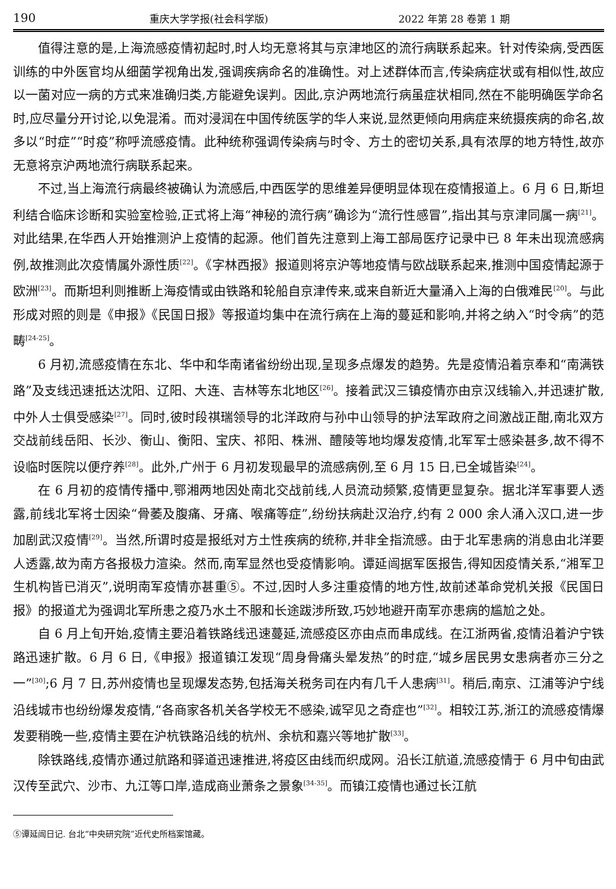190 重庆大学学报(社会科学版) 2022 年第 28 卷第 1 期
值得注意的是,上海流感疫情初起时,时人均无意将其与京津地区的流行病联系起来。针对传染病,受西医训练的中外医官均从细菌学视角出发,强调疾病命名的准确性。对上述群体而言,传染病症状或有相似性,故应以一菌对应一病的方式来准确归类,方能避免误判。因此,京沪两地流行病虽症状相同,然在不能明确医学命名时,应尽量分开讨论,以免混淆。而对浸润在中国传统医学的华人来说,显然更倾向用病症来统摄疾病的命名,故多以“时症”“时疫”称呼流感疫情。此种统称强调传染病与时令、方土的密切关系,具有浓厚的地方特性,故亦无意将京沪两地流行病联系起来。
不过,当上海流行病最终被确认为流感后,中西医学的思维差异便明显体现在疫情报道上。6 月 6 日,斯坦利结合临床诊断和实验室检验,正式将上海“神秘的流行病”确诊为“流行性感冒”,指出其与京津同属一病<sup>[21]</sup>。对此结果,在华西人开始推测沪上疫情的起源。他们首先注意到上海工部局医疗记录中已 8 年未出现流感病例,故推测此次疫情属外源性质<sup>[22]</sup>。《字林西报》报道则将京沪等地疫情与欧战联系起来,推测中国疫情起源于欧洲<sup>[23]</sup>。而斯坦利则推断上海疫情或由铁路和轮船自京津传来,或来自新近大量涌入上海的白俄难民<sup>[20]</sup>。与此形成对照的则是《申报》《民国日报》等报道均集中在流行病在上海的蔓延和影响,并将之纳入“时令病”的范畴<sup>[24-25]</sup>。
6 月初,流感疫情在东北、华中和华南诸省纷纷出现,呈现多点爆发的趋势。先是疫情沿着京奉和“南满铁路”及支线迅速抵达沈阳、辽阳、大连、吉林等东北地区<sup>[26]</sup>。接着武汉三镇疫情亦由京汉线输入,并迅速扩散,中外人士俱受感染<sup>[27]</sup>。同时,彼时段祺瑞领导的北洋政府与孙中山领导的护法军政府之间激战正酣,南北双方交战前线岳阳、长沙、衡山、衡阳、宝庆、祁阳、株洲、醴陵等地均爆发疫情,北军军士感染甚多,故不得不设临时医院以便疗养<sup>[28]</sup>。此外,广州于 6 月初发现最早的流感病例,至 6 月 15 日,已全城皆染<sup>[24]</sup>。
在 6 月初的疫情传播中,鄂湘两地因处南北交战前线,人员流动频繁,疫情更显复杂。据北洋军事要人透露,前线北军将士因染“骨萎及腹痛、牙痛、喉痛等症”,纷纷扶病赴汉治疗,约有 2 000 余人涌入汉口,进一步加剧武汉疫情<sup>[29]</sup>。当然,所谓时疫是报纸对方土性疾病的统称,并非全指流感。由于北军患病的消息由北洋要人透露,故为南方各报极力渲染。然而,南军显然也受疫情影响。谭延闿据军医报告,得知因疫情关系,“湘军卫生机构皆已消灭”,说明南军疫情亦甚重⑤。不过,因时人多注重疫情的地方性,故前述革命党机关报《民国日报》的报道尤为强调北军所患之疫乃水土不服和长途跋涉所致,巧妙地避开南军亦患病的尴尬之处。
自 6 月上旬开始,疫情主要沿着铁路线迅速蔓延,流感疫区亦由点而串成线。在江浙两省,疫情沿着沪宁铁路迅速扩散。6 月 6 日,《申报》报道镇江发现“周身骨痛头晕发热”的时症,“城乡居民男女患病者亦三分之一”<sup>[30]</sup>;6 月 7 日,苏州疫情也呈现爆发态势,包括海关税务司在内有几千人患病<sup>[31]</sup>。稍后,南京、江浦等沪宁线沿线城市也纷纷爆发疫情,“各商家各机关各学校无不感染,诚罕见之奇症也”<sup>[32]</sup>。相较江苏,浙江的流感疫情爆发要稍晚一些,疫情主要在沪杭铁路沿线的杭州、余杭和嘉兴等地扩散<sup>[33]</sup>。
除铁路线,疫情亦通过航路和驿道迅速推进,将疫区由线而织成网。沿长江航道,流感疫情于 6 月中旬由武汉传至武穴、沙市、九江等口岸,造成商业萧条之景象<sup>[34-35]</sup>。而镇江疫情也通过长江航
⑤谭延闿日记. 台北“中央研究院”近代史所档案馆藏。